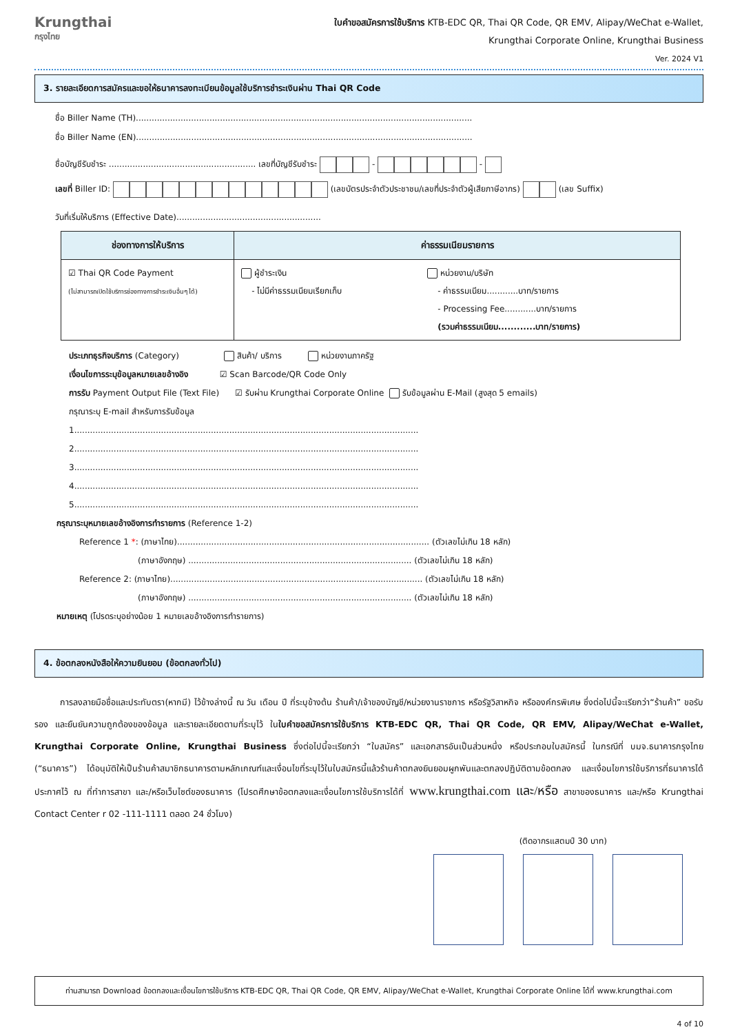Krungthai
กรุงไทย
ใบคำขอสมัครการใช้บริการ KTB-EDC QR, Thai QR Code, QR EMV, Alipay/WeChat e-Wallet,
Krungthai Corporate Online, Krungthai Business
Ver. 2024 V1
3. รายละเอียดการสมัครและขอให้ธนาคารลงทะเบียนข้อมูลใช้บริการชำระเงินผ่าน Thai QR Code
ชื่อ Biller Name (TH)................................................................................................................................
ชื่อ Biller Name (EN)................................................................................................................................
ชื่อบัญชีรับชำระ ........................................................ เลขที่บัญชีรับชำระ - -
เลขที่ Biller ID: (เลขบัตรประจำตัวประชาชน/เลขที่ประจำตัวผู้เสียภาษีอากร) (เลข Suffix)
วันที่เริ่มให้บริการ (Effective Date).......................................................
| ช่องทางการให้บริการ | ค่าธรรมเนียมรายการ |
| --- | --- |
| ☑ Thai QR Code Payment (ไม่สามารถเปิดใช้บริการช่องทางการชำระเงินอื่นๆ ได้) | ผู้ชำระเงิน - ไม่มีค่าธรรมเนียมเรียกเก็บ หน่วยงาน/บริษัท - ค่าธรรมเนียม............บาท/รายการ - Processing Fee............บาท/รายการ (รวมค่าธรรมเนียม............บาท/รายการ) |
ประเภทธุรกิจบริการ (Category) สินค้า/ บริการ หน่วยงานภาครัฐ
เงื่อนไขการระบุข้อมูลหมายเลขอ้างอิง ☑ Scan Barcode/QR Code Only
การรับ Payment Output File (Text File) ☑ รับผ่าน Krungthai Corporate Online รับข้อมูลผ่าน E-Mail (สูงสุด 5 emails)
กรุณาระบุ E-mail สำหรับการรับข้อมูล
1...................................................................................................................................
2...................................................................................................................................
3...................................................................................................................................
4...................................................................................................................................
5...................................................................................................................................
กรุณาระบุหมายเลขอ้างอิงการทำรายการ (Reference 1-2)
Reference 1 *: (ภาษาไทย)................................................................................................ (ตัวเลขไม่เกิน 18 หลัก)
(ภาษาอังกฤษ) ..................................................................................... (ตัวเลขไม่เกิน 18 หลัก)
Reference 2: (ภาษาไทย)................................................................................................ (ตัวเลขไม่เกิน 18 หลัก)
(ภาษาอังกฤษ) ..................................................................................... (ตัวเลขไม่เกิน 18 หลัก)
หมายเหตุ (โปรดระบุอย่างน้อย 1 หมายเลขอ้างอิงการทำรายการ)
4. ข้อตกลงหนังสือให้ความยินยอม (ข้อตกลงทั่วไป)
การลงลายมือชื่อและประทับตรา(หากมี) ไว้ข้างล่างนี้ ณ วัน เดือน ปี ที่ระบุข้างต้น ร้านค้า/เจ้าของบัญชี/หน่วยงานราชการ หรือรัฐวิสาหกิจ หรือองค์กรพิเศษ ซึ่งต่อไปนี้จะเรียกว่า“ร้านค้า” ขอรับรอง และยืนยันความถูกต้องของข้อมูล และรายละเอียดตามที่ระบุไว้ ในใบคำขอสมัครการใช้บริการ KTB-EDC QR, Thai QR Code, QR EMV, Alipay/WeChat e-Wallet, Krungthai Corporate Online, Krungthai Business ซึ่งต่อไปนี้จะเรียกว่า “ใบสมัคร” และเอกสารอันเป็นส่วนหนึ่ง หรือประกอบใบสมัครนี้ ในกรณีที่ บมจ.ธนาคารกรุงไทย (“ธนาคาร”) ได้อนุมัติให้เป็นร้านค้าสมาชิกธนาคารตามหลักเกณฑ์และเงื่อนไขที่ระบุไว้ในใบสมัครนี้แล้วร้านค้าตกลงยินยอมผูกพันและตกลงปฏิบัติตามข้อตกลง และเงื่อนไขการใช้บริการที่ธนาคารได้ประกาศไว้ ณ ที่ทำการสาขา และ/หรือเว็บไซต์ของธนาคาร (โปรดศึกษาข้อตกลงและเงื่อนไขการใช้บริการได้ที่ www.krungthai.com และ/หรือ สาขาของธนาคาร และ/หรือ Krungthai Contact Center r 02 -111-1111 ตลอด 24 ชั่วโมง)
(ติดอากรแสตมป์ 30 บาท)
ท่านสามารถ Download ข้อตกลงและเงื่อนไขการใช้บริการ KTB-EDC QR, Thai QR Code, QR EMV, Alipay/WeChat e-Wallet, Krungthai Corporate Online ได้ที่ www.krungthai.com
4 of 10